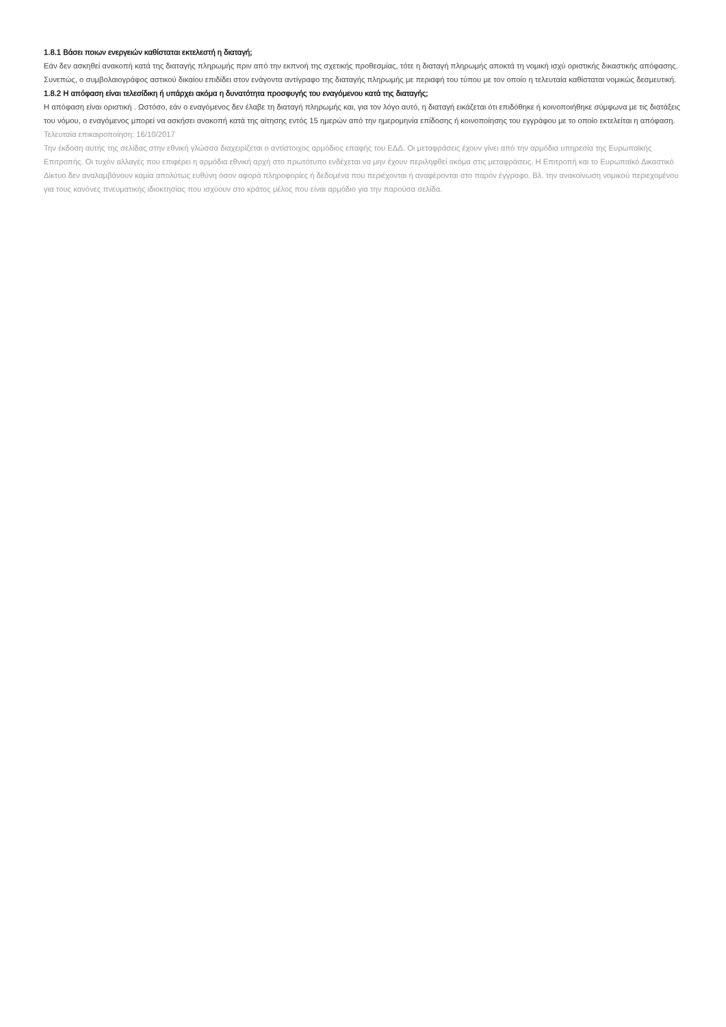1.8.1 Βάσει ποιων ενεργειών καθίσταται εκτελεστή η διαταγή;
Εάν δεν ασκηθεί ανακοπή κατά της διαταγής πληρωμής πριν από την εκπνοή της σχετικής προθεσμίας, τότε η διαταγή πληρωμής αποκτά τη νομική ισχύ οριστικής δικαστικής απόφασης. Συνεπώς, ο συμβολαιογράφος αστικού δικαίου επιδίδει στον ενάγοντα αντίγραφο της διαταγής πληρωμής με περιαφή του τύπου με τον οποίο η τελευταία καθίσταται νομικώς δεσμευτική.
1.8.2 Η απόφαση είναι τελεσίδικη ή υπάρχει ακόμα η δυνατότητα προσφυγής του εναγόμενου κατά της διαταγής;
Η απόφαση είναι οριστική . Ωστόσο, εάν ο εναγόμενος δεν έλαβε τη διαταγή πληρωμής και, για τον λόγο αυτό, η διαταγή εικάζεται ότι επιδόθηκε ή κοινοποιήθηκε σύμφωνα με τις διατάξεις του νόμου, ο εναγόμενος μπορεί να ασκήσει ανακοπή κατά της αίτησης εντός 15 ημερών από την ημερομηνία επίδοσης ή κοινοποίησης του εγγράφου με το οποίο εκτελείται η απόφαση.
Τελευταία επικαιροποίηση: 16/10/2017
Την έκδοση αυτής της σελίδας στην εθνική γλώσσα διαχειρίζεται ο αντίστοιχος αρμόδιος επαφής του ΕΔΔ. Οι μεταφράσεις έχουν γίνει από την αρμόδια υπηρεσία της Ευρωπαϊκής Επιτροπής. Οι τυχόν αλλαγές που επιφέρει η αρμόδια εθνική αρχή στο πρωτότυπο ενδέχεται να μην έχουν περιληφθεί ακόμα στις μεταφράσεις. Η Επιτροπή και το Ευρωπαϊκό Δικαστικό Δίκτυο δεν αναλαμβάνουν καμία απολύτως ευθύνη όσον αφορά πληροφορίες ή δεδομένα που περιέχονται ή αναφέρονται στο παρόν έγγραφο. Βλ. την ανακοίνωση νομικού περιεχομένου για τους κανόνες πνευματικής ιδιοκτησίας που ισχύουν στο κράτος μέλος που είναι αρμόδιο για την παρούσα σελίδα.